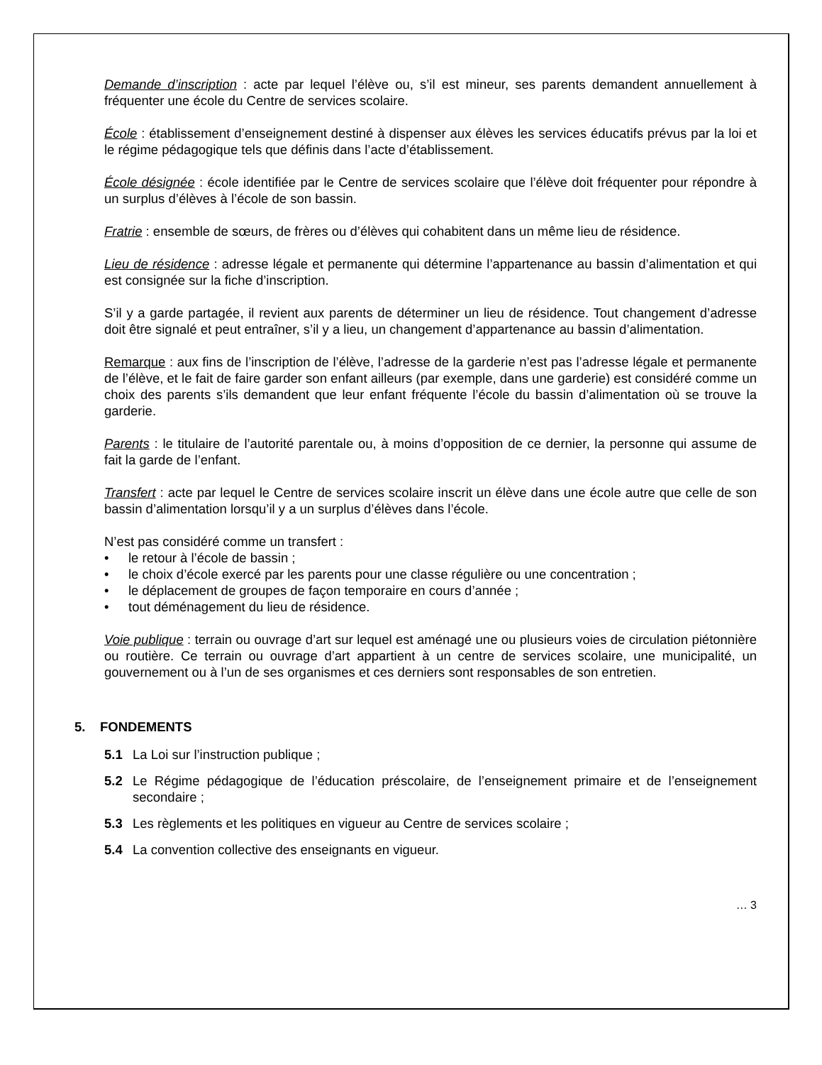Demande d’inscription : acte par lequel l’élève ou, s’il est mineur, ses parents demandent annuellement à fréquenter une école du Centre de services scolaire.
École : établissement d’enseignement destiné à dispenser aux élèves les services éducatifs prévus par la loi et le régime pédagogique tels que définis dans l’acte d’établissement.
École désignée : école identifiée par le Centre de services scolaire que l’élève doit fréquenter pour répondre à un surplus d’élèves à l’école de son bassin.
Fratrie : ensemble de sœurs, de frères ou d’élèves qui cohabitent dans un même lieu de résidence.
Lieu de résidence : adresse légale et permanente qui détermine l’appartenance au bassin d’alimentation et qui est consignée sur la fiche d’inscription.
S’il y a garde partagée, il revient aux parents de déterminer un lieu de résidence. Tout changement d’adresse doit être signalé et peut entraîner, s’il y a lieu, un changement d’appartenance au bassin d’alimentation.
Remarque : aux fins de l’inscription de l’élève, l’adresse de la garderie n’est pas l’adresse légale et permanente de l’élève, et le fait de faire garder son enfant ailleurs (par exemple, dans une garderie) est considéré comme un choix des parents s’ils demandent que leur enfant fréquente l’école du bassin d’alimentation où se trouve la garderie.
Parents : le titulaire de l’autorité parentale ou, à moins d’opposition de ce dernier, la personne qui assume de fait la garde de l’enfant.
Transfert : acte par lequel le Centre de services scolaire inscrit un élève dans une école autre que celle de son bassin d’alimentation lorsqu’il y a un surplus d’élèves dans l’école.
N’est pas considéré comme un transfert :
• le retour à l’école de bassin ;
• le choix d’école exercé par les parents pour une classe régulière ou une concentration ;
• le déplacement de groupes de façon temporaire en cours d’année ;
• tout déménagement du lieu de résidence.
Voie publique : terrain ou ouvrage d’art sur lequel est aménagé une ou plusieurs voies de circulation piétonnière ou routière. Ce terrain ou ouvrage d’art appartient à un centre de services scolaire, une municipalité, un gouvernement ou à l’un de ses organismes et ces derniers sont responsables de son entretien.
5. FONDEMENTS
5.1 La Loi sur l’instruction publique ;
5.2 Le Régime pédagogique de l’éducation préscolaire, de l’enseignement primaire et de l’enseignement secondaire ;
5.3 Les règlements et les politiques en vigueur au Centre de services scolaire ;
5.4 La convention collective des enseignants en vigueur.
… 3